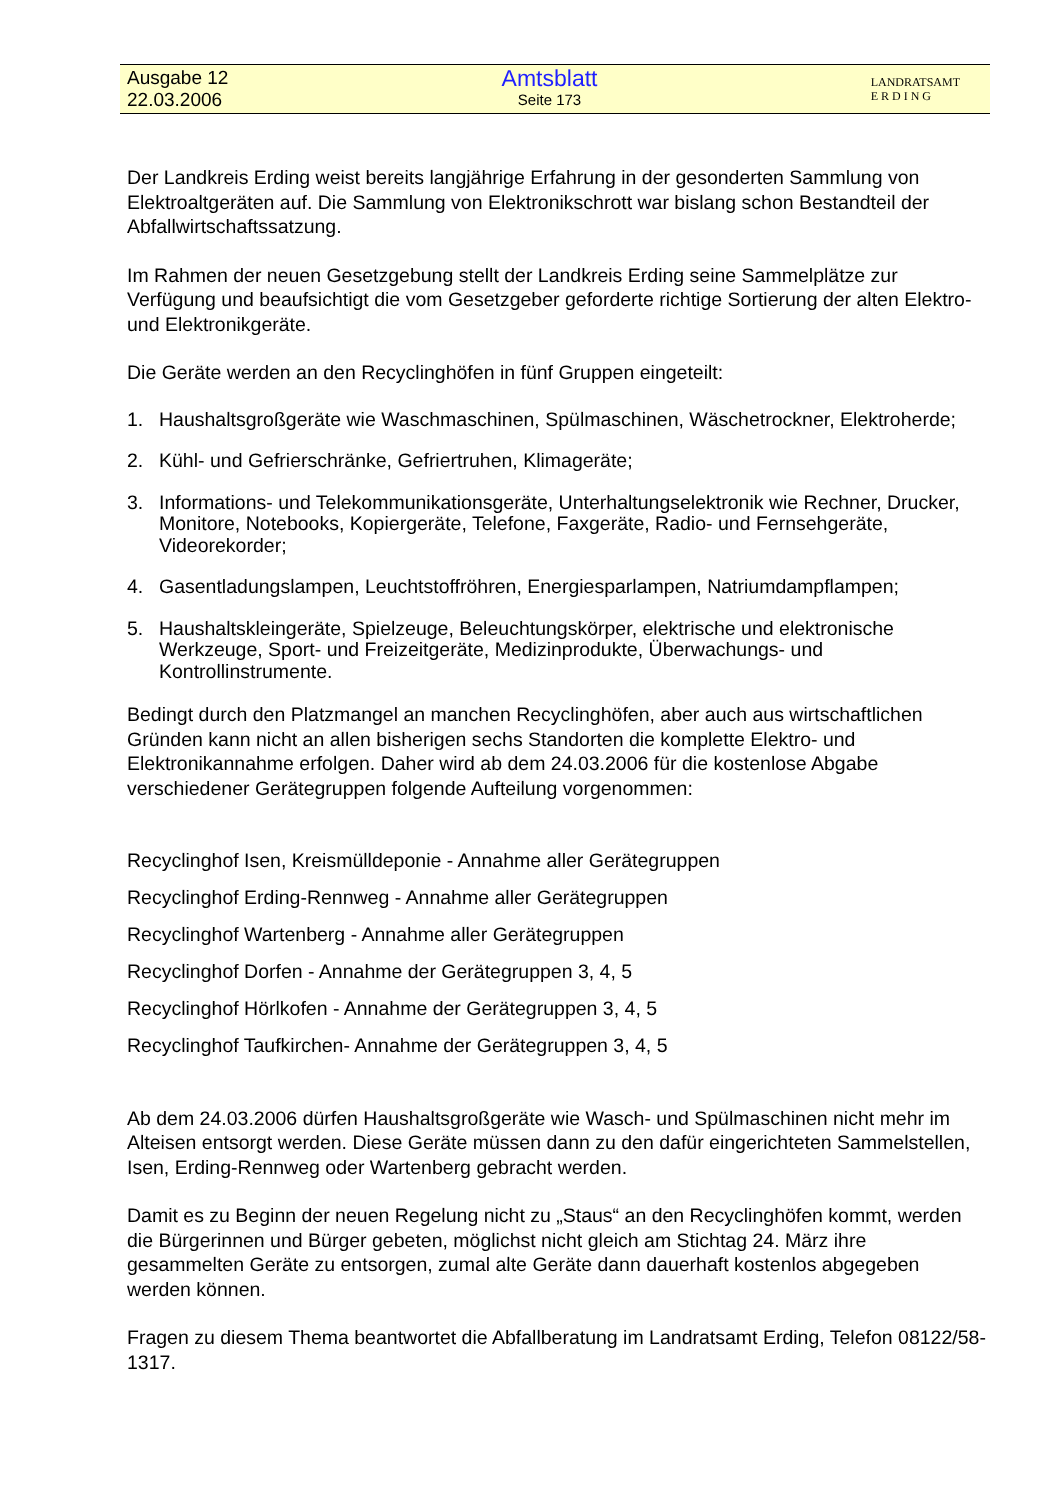Ausgabe 12
22.03.2006
Amtsblatt
Seite 173
LANDRATSAMT
E R D I N G
Der Landkreis Erding weist bereits langjährige Erfahrung in der gesonderten Sammlung von Elektroaltgeräten auf. Die Sammlung von Elektronikschrott war bislang schon Bestandteil der Abfallwirtschaftssatzung.
Im Rahmen der neuen Gesetzgebung stellt der Landkreis Erding seine Sammelplätze zur Verfügung und beaufsichtigt die vom Gesetzgeber geforderte richtige Sortierung der alten Elektro- und Elektronikgeräte.
Die Geräte werden an den Recyclinghöfen in fünf Gruppen eingeteilt:
1. Haushaltsgroßgeräte wie Waschmaschinen, Spülmaschinen, Wäschetrockner, Elektroherde;
2. Kühl- und Gefrierschränke, Gefriertruhen, Klimageräte;
3. Informations- und Telekommunikationsgeräte, Unterhaltungselektronik wie Rechner, Drucker, Monitore, Notebooks, Kopiergeräte, Telefone, Faxgeräte, Radio- und Fernsehgeräte, Videorekorder;
4. Gasentladungslampen, Leuchtstoffröhren, Energiesparlampen, Natriumdampflampen;
5. Haushaltskleingeräte, Spielzeuge, Beleuchtungskörper, elektrische und elektronische Werkzeuge, Sport- und Freizeitgeräte, Medizinprodukte, Überwachungs- und Kontrollinstrumente.
Bedingt durch den Platzmangel an manchen Recyclinghöfen, aber auch aus wirtschaftlichen Gründen kann nicht an allen bisherigen sechs Standorten die komplette Elektro- und Elektronikannahme erfolgen. Daher wird ab dem 24.03.2006 für die kostenlose Abgabe verschiedener Gerätegruppen folgende Aufteilung vorgenommen:
Recyclinghof Isen, Kreismülldeponie - Annahme aller Gerätegruppen
Recyclinghof Erding-Rennweg - Annahme aller Gerätegruppen
Recyclinghof Wartenberg - Annahme aller Gerätegruppen
Recyclinghof Dorfen - Annahme der Gerätegruppen 3, 4, 5
Recyclinghof Hörlkofen - Annahme der Gerätegruppen 3, 4, 5
Recyclinghof Taufkirchen- Annahme der Gerätegruppen 3, 4, 5
Ab dem 24.03.2006 dürfen Haushaltsgroßgeräte wie Wasch- und Spülmaschinen nicht mehr im Alteisen entsorgt werden. Diese Geräte müssen dann zu den dafür eingerichteten Sammelstellen, Isen, Erding-Rennweg oder Wartenberg gebracht werden.
Damit es zu Beginn der neuen Regelung nicht zu „Staus“ an den Recyclinghöfen kommt, werden die Bürgerinnen und Bürger gebeten, möglichst nicht gleich am Stichtag 24. März ihre gesammelten Geräte zu entsorgen, zumal alte Geräte dann dauerhaft kostenlos abgegeben werden können.
Fragen zu diesem Thema beantwortet die Abfallberatung im Landratsamt Erding, Telefon 08122/58-1317.